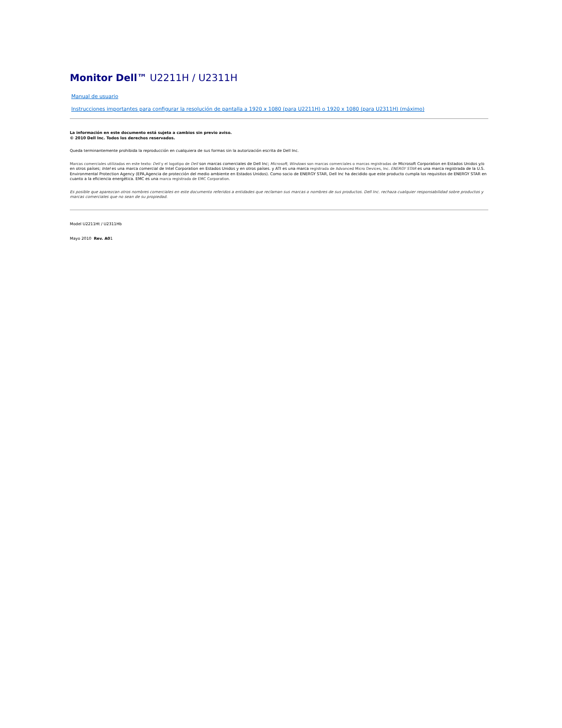Monitor Dell™ U2211H / U2311H
Manual de usuario
Instrucciones importantes para configurar la resolución de pantalla a 1920 x 1080 (para U2211H) o 1920 x 1080 (para U2311H) (máximo)
La información en este documento está sujeta a cambios sin previo aviso.
© 2010 Dell Inc. Todos los derechos reservados.
Queda terminantemente prohibida la reproducción en cualquiera de sus formas sin la autorización escrita de Dell Inc.
Marcas comerciales utilizadas en este texto: Dell y el logotipo de Dell son marcas comerciales de Dell Inc; Microsoft, Windows son marcas comerciales o marcas registradas de Microsoft Corporation en Estados Unidos y/o en otros países; Intel es una marca comercial de Intel Corporation en Estados Unidos y en otros países. y ATI es una marca registrada de Advanced Micro Devices, Inc. ENERGY STAR es una marca registrada de la U.S. Environmental Protection Agency (EPA,Agencia de protección del medio ambiente en Estados Unidos). Como socio de ENERGY STAR, Dell Inc ha decidido que este producto cumpla los requisitos de ENERGY STAR en cuanto a la eficiencia energética. EMC es una marca registrada de EMC Corporation.
Es posible que aparezcan otros nombres comerciales en este documento referidos a entidades que reclaman sus marcas o nombres de sus productos. Dell Inc. rechaza cualquier responsabilidad sobre productos y marcas comerciales que no sean de su propiedad.
Model U2211Ht / U2311Hb
Mayo 2010 Rev. A01